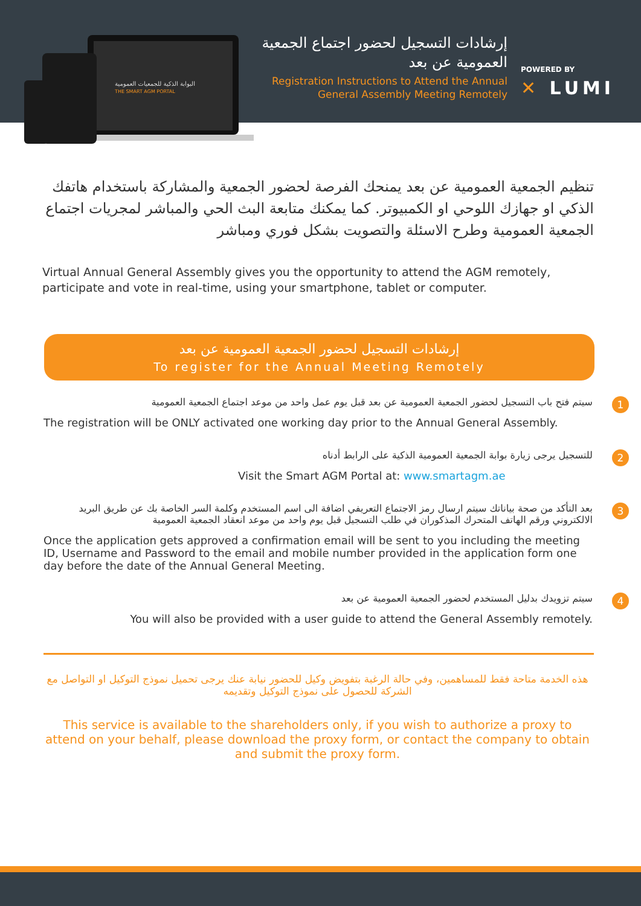البوابة الذكية للجمعيات العمومية
THE SMART AGM PORTAL
إرشادات التسجيل لحضور اجتماع الجمعية العمومية عن بعد
Registration Instructions to Attend the Annual General Assembly Meeting Remotely
POWERED BY
✕ LUMI
تنظيم الجمعية العمومية عن بعد يمنحك الفرصة لحضور الجمعية والمشاركة باستخدام هاتفك الذكي او جهازك اللوحي او الكمبيوتر. كما يمكنك متابعة البث الحي والمباشر لمجريات اجتماع الجمعية العمومية وطرح الاسئلة والتصويت بشكل فوري ومباشر
Virtual Annual General Assembly gives you the opportunity to attend the AGM remotely, participate and vote in real-time, using your smartphone, tablet or computer.
إرشادات التسجيل لحضور الجمعية العمومية عن بعد
To register for the Annual Meeting Remotely
1
سيتم فتح باب التسجيل لحضور الجمعية العمومية عن بعد قبل يوم عمل واحد من موعد اجتماع الجمعية العمومية
The registration will be ONLY activated one working day prior to the Annual General Assembly.
2
للتسجيل يرجى زيارة بوابة الجمعية العمومية الذكية على الرابط أدناه
Visit the Smart AGM Portal at: www.smartagm.ae
3
بعد التأكد من صحة بياناتك سيتم ارسال رمز الاجتماع التعريفي اضافة الى اسم المستخدم وكلمة السر الخاصة بك عن طريق البريد الالكتروني ورقم الهاتف المتحرك المذكوران في طلب التسجيل قبل يوم واحد من موعد انعقاد الجمعية العمومية
Once the application gets approved a confirmation email will be sent to you including the meeting ID, Username and Password to the email and mobile number provided in the application form one day before the date of the Annual General Meeting.
4
سيتم تزويدك بدليل المستخدم لحضور الجمعية العمومية عن بعد
You will also be provided with a user guide to attend the General Assembly remotely.
هذه الخدمة متاحة فقط للمساهمين، وفي حالة الرغبة بتفويض وكيل للحضور نيابة عنك يرجى تحميل نموذج التوكيل او التواصل مع الشركة للحصول على نموذج التوكيل وتقديمه
This service is available to the shareholders only, if you wish to authorize a proxy to attend on your behalf, please download the proxy form, or contact the company to obtain and submit the proxy form.